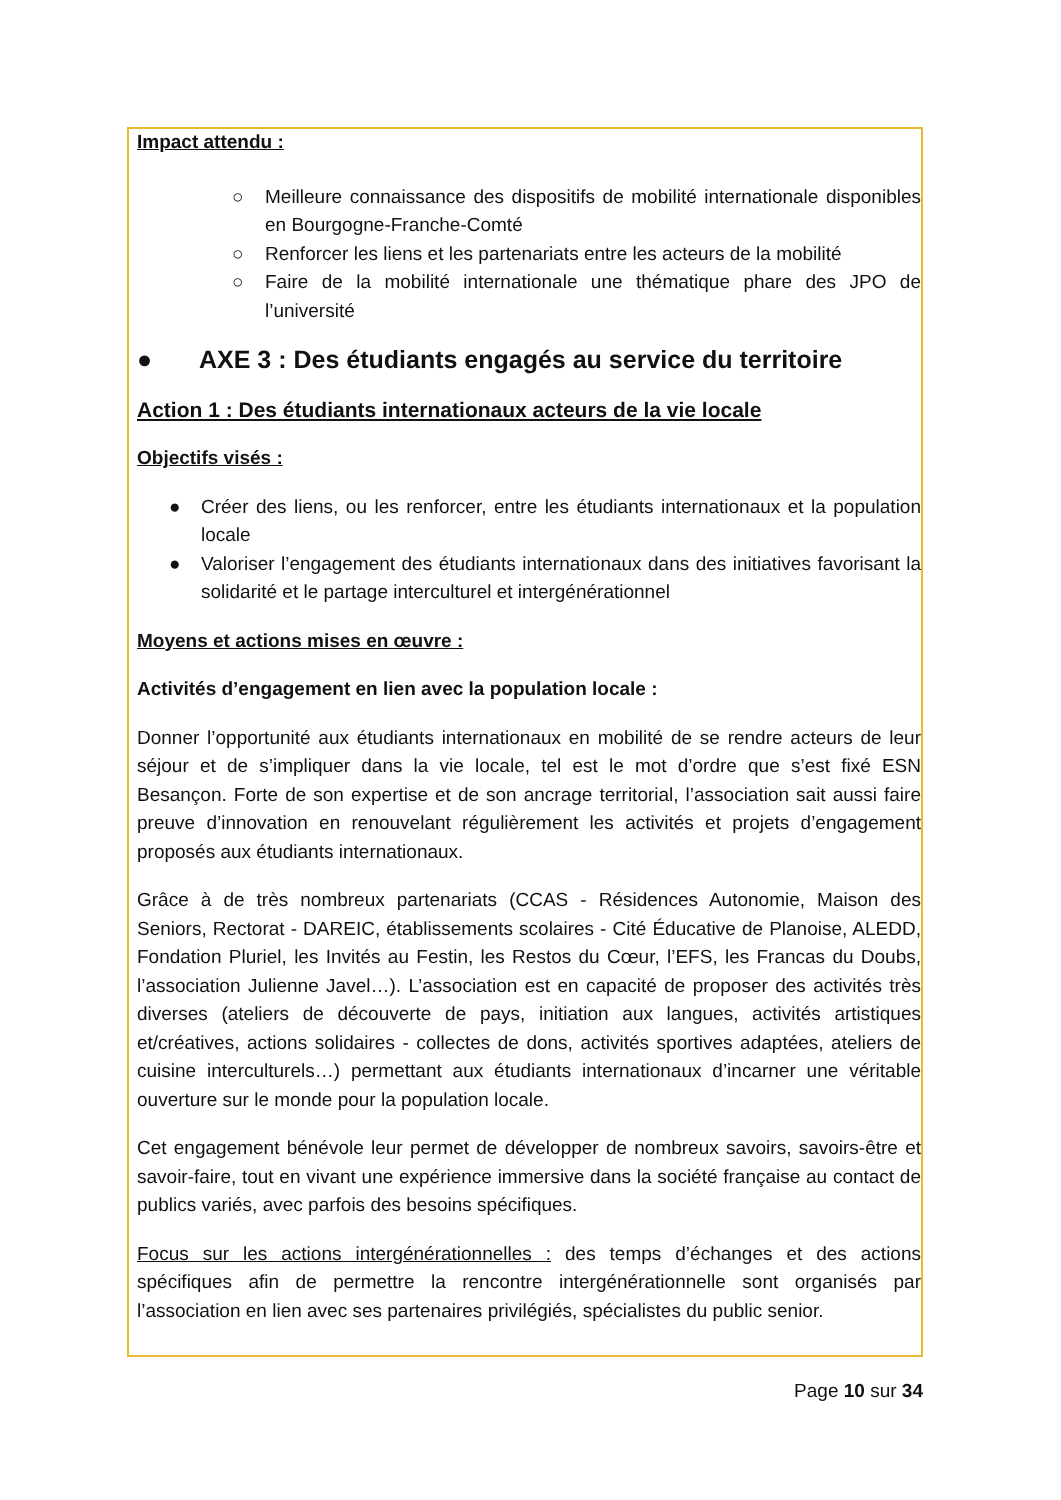Impact attendu :
○ Meilleure connaissance des dispositifs de mobilité internationale disponibles en Bourgogne-Franche-Comté
○ Renforcer les liens et les partenariats entre les acteurs de la mobilité
○ Faire de la mobilité internationale une thématique phare des JPO de l’université
● AXE 3 : Des étudiants engagés au service du territoire
Action 1 : Des étudiants internationaux acteurs de la vie locale
Objectifs visés :
● Créer des liens, ou les renforcer, entre les étudiants internationaux et la population locale
● Valoriser l’engagement des étudiants internationaux dans des initiatives favorisant la solidarité et le partage interculturel et intergénérationnel
Moyens et actions mises en œuvre :
Activités d’engagement en lien avec la population locale :
Donner l’opportunité aux étudiants internationaux en mobilité de se rendre acteurs de leur séjour et de s’impliquer dans la vie locale, tel est le mot d’ordre que s’est fixé ESN Besançon. Forte de son expertise et de son ancrage territorial, l’association sait aussi faire preuve d’innovation en renouvelant régulièrement les activités et projets d’engagement proposés aux étudiants internationaux.
Grâce à de très nombreux partenariats (CCAS - Résidences Autonomie, Maison des Seniors, Rectorat - DAREIC, établissements scolaires - Cité Éducative de Planoise, ALEDD, Fondation Pluriel, les Invités au Festin, les Restos du Cœur, l’EFS, les Francas du Doubs, l’association Julienne Javel…). L’association est en capacité de proposer des activités très diverses (ateliers de découverte de pays, initiation aux langues, activités artistiques et/créatives, actions solidaires - collectes de dons, activités sportives adaptées, ateliers de cuisine interculturels…) permettant aux étudiants internationaux d’incarner une véritable ouverture sur le monde pour la population locale.
Cet engagement bénévole leur permet de développer de nombreux savoirs, savoirs-être et savoir-faire, tout en vivant une expérience immersive dans la société française au contact de publics variés, avec parfois des besoins spécifiques.
Focus sur les actions intergénérationnelles : des temps d’échanges et des actions spécifiques afin de permettre la rencontre intergénérationnelle sont organisés par l’association en lien avec ses partenaires privilégiés, spécialistes du public senior.
Page 10 sur 34